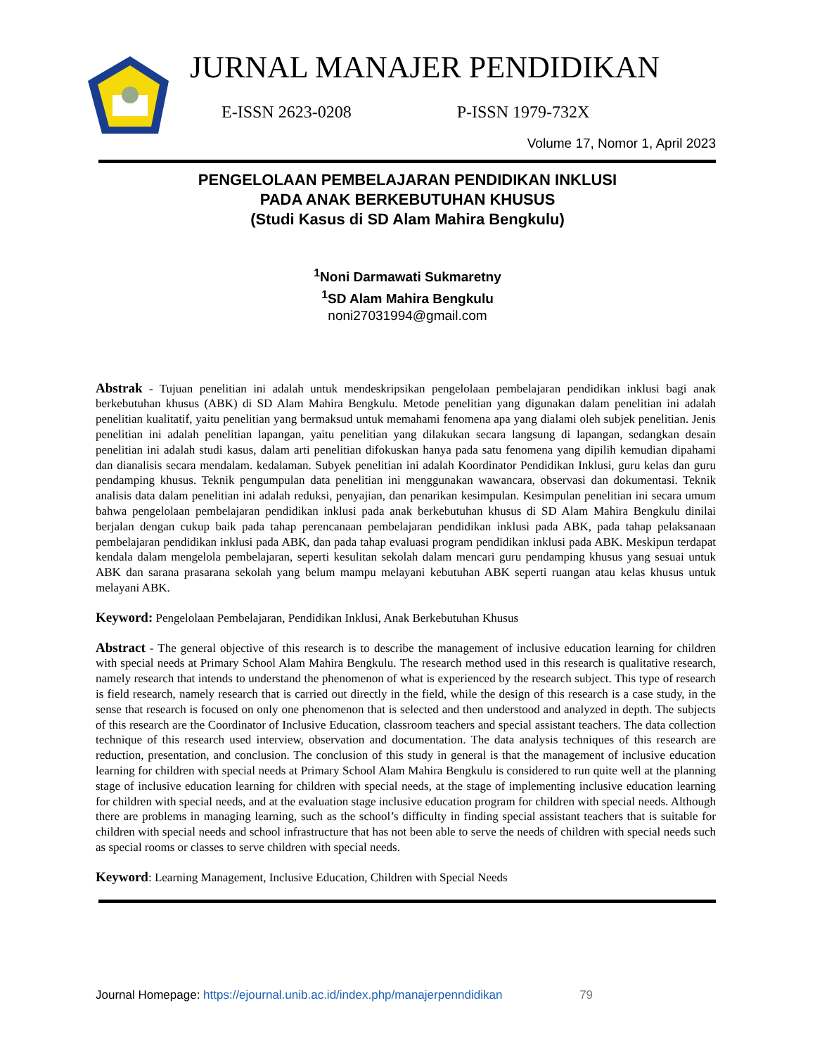JURNAL MANAJER PENDIDIKAN
E-ISSN 2623-0208 P-ISSN 1979-732X
Volume 17, Nomor 1, April 2023
PENGELOLAAN PEMBELAJARAN PENDIDIKAN INKLUSI
PADA ANAK BERKEBUTUHAN KHUSUS
(Studi Kasus di SD Alam Mahira Bengkulu)
<sup>1</sup> Noni Darmawati Sukmaretny
<sup>1</sup> SD Alam Mahira Bengkulu
noni27031994@gmail.com
Abstrak - Tujuan penelitian ini adalah untuk mendeskripsikan pengelolaan pembelajaran pendidikan inklusi bagi anak berkebutuhan khusus (ABK) di SD Alam Mahira Bengkulu. Metode penelitian yang digunakan dalam penelitian ini adalah penelitian kualitatif, yaitu penelitian yang bermaksud untuk memahami fenomena apa yang dialami oleh subjek penelitian. Jenis penelitian ini adalah penelitian lapangan, yaitu penelitian yang dilakukan secara langsung di lapangan, sedangkan desain penelitian ini adalah studi kasus, dalam arti penelitian difokuskan hanya pada satu fenomena yang dipilih kemudian dipahami dan dianalisis secara mendalam. kedalaman. Subyek penelitian ini adalah Koordinator Pendidikan Inklusi, guru kelas dan guru pendamping khusus. Teknik pengumpulan data penelitian ini menggunakan wawancara, observasi dan dokumentasi. Teknik analisis data dalam penelitian ini adalah reduksi, penyajian, dan penarikan kesimpulan. Kesimpulan penelitian ini secara umum bahwa pengelolaan pembelajaran pendidikan inklusi pada anak berkebutuhan khusus di SD Alam Mahira Bengkulu dinilai berjalan dengan cukup baik pada tahap perencanaan pembelajaran pendidikan inklusi pada ABK, pada tahap pelaksanaan pembelajaran pendidikan inklusi pada ABK, dan pada tahap evaluasi program pendidikan inklusi pada ABK. Meskipun terdapat kendala dalam mengelola pembelajaran, seperti kesulitan sekolah dalam mencari guru pendamping khusus yang sesuai untuk ABK dan sarana prasarana sekolah yang belum mampu melayani kebutuhan ABK seperti ruangan atau kelas khusus untuk melayani ABK.
Keyword: Pengelolaan Pembelajaran, Pendidikan Inklusi, Anak Berkebutuhan Khusus
Abstract - The general objective of this research is to describe the management of inclusive education learning for children with special needs at Primary School Alam Mahira Bengkulu. The research method used in this research is qualitative research, namely research that intends to understand the phenomenon of what is experienced by the research subject. This type of research is field research, namely research that is carried out directly in the field, while the design of this research is a case study, in the sense that research is focused on only one phenomenon that is selected and then understood and analyzed in depth. The subjects of this research are the Coordinator of Inclusive Education, classroom teachers and special assistant teachers. The data collection technique of this research used interview, observation and documentation. The data analysis techniques of this research are reduction, presentation, and conclusion. The conclusion of this study in general is that the management of inclusive education learning for children with special needs at Primary School Alam Mahira Bengkulu is considered to run quite well at the planning stage of inclusive education learning for children with special needs, at the stage of implementing inclusive education learning for children with special needs, and at the evaluation stage inclusive education program for children with special needs. Although there are problems in managing learning, such as the school’s difficulty in finding special assistant teachers that is suitable for children with special needs and school infrastructure that has not been able to serve the needs of children with special needs such as special rooms or classes to serve children with special needs.
Keyword: Learning Management, Inclusive Education, Children with Special Needs
Journal Homepage: https://ejournal.unib.ac.id/index.php/manajerpenndidikan 79